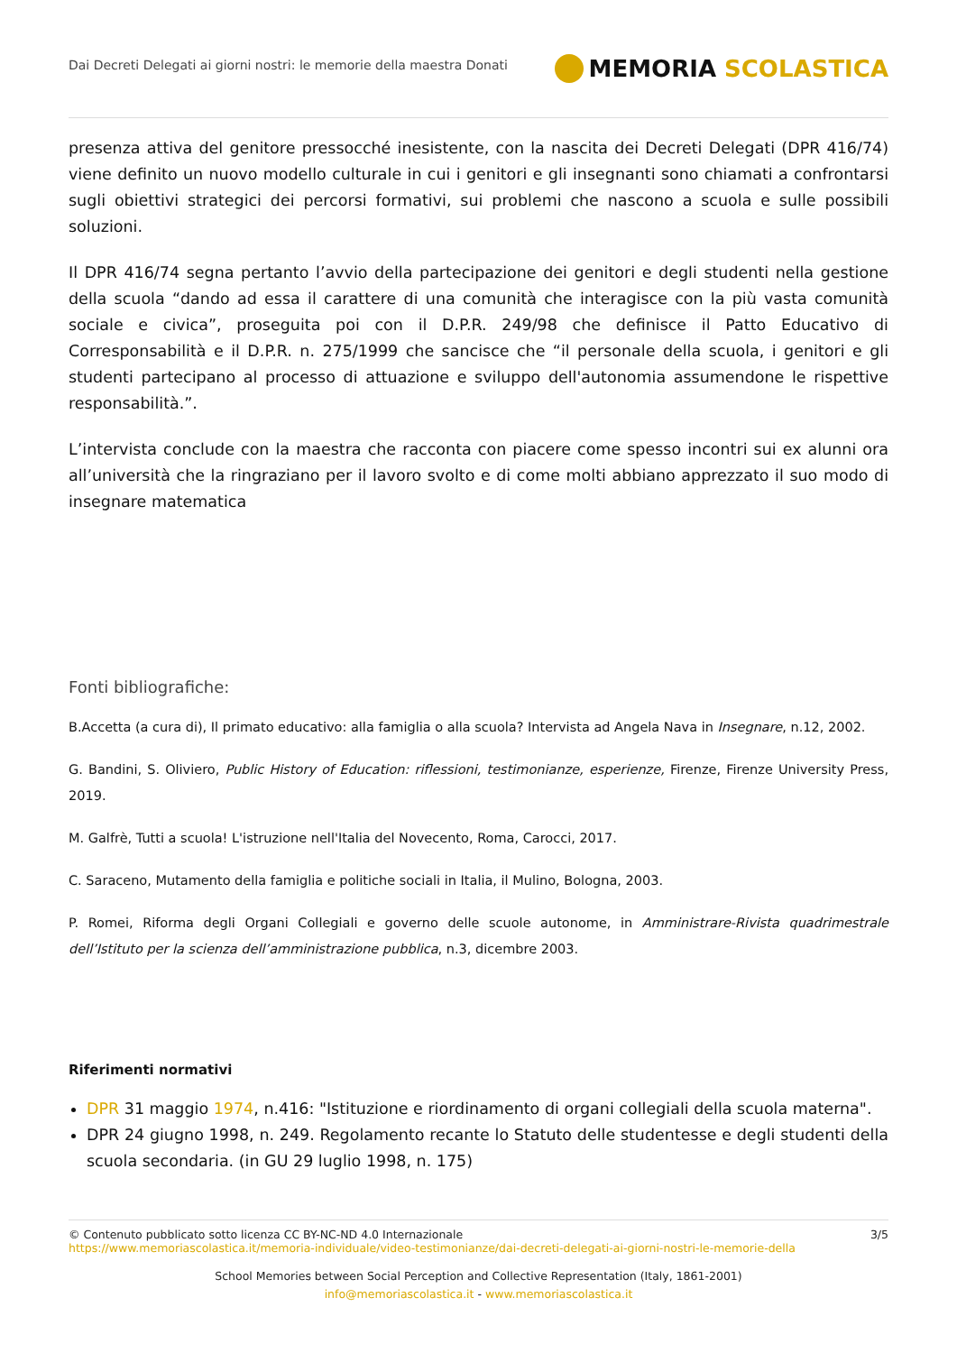Dai Decreti Delegati ai giorni nostri: le memorie della maestra Donati
MEMORIA SCOLASTICA
presenza attiva del genitore pressocché inesistente, con la nascita dei Decreti Delegati (DPR 416/74) viene definito un nuovo modello culturale in cui i genitori e gli insegnanti sono chiamati a confrontarsi sugli obiettivi strategici dei percorsi formativi, sui problemi che nascono a scuola e sulle possibili soluzioni.
Il DPR 416/74 segna pertanto l’avvio della partecipazione dei genitori e degli studenti nella gestione della scuola “dando ad essa il carattere di una comunità che interagisce con la più vasta comunità sociale e civica”, proseguita poi con il D.P.R. 249/98 che definisce il Patto Educativo di Corresponsabilità e il D.P.R. n. 275/1999 che sancisce che “il personale della scuola, i genitori e gli studenti partecipano al processo di attuazione e sviluppo dell'autonomia assumendone le rispettive responsabilità.”.
L’intervista conclude con la maestra che racconta con piacere come spesso incontri sui ex alunni ora all’università che la ringraziano per il lavoro svolto e di come molti abbiano apprezzato il suo modo di insegnare matematica
Fonti bibliografiche:
B.Accetta (a cura di), Il primato educativo: alla famiglia o alla scuola? Intervista ad Angela Nava in Insegnare, n.12, 2002.
G. Bandini, S. Oliviero, Public History of Education: riflessioni, testimonianze, esperienze, Firenze, Firenze University Press, 2019.
M. Galfrè, Tutti a scuola! L'istruzione nell'Italia del Novecento, Roma, Carocci, 2017.
C. Saraceno, Mutamento della famiglia e politiche sociali in Italia, il Mulino, Bologna, 2003.
P. Romei, Riforma degli Organi Collegiali e governo delle scuole autonome, in Amministrare-Rivista quadrimestrale dell’Istituto per la scienza dell’amministrazione pubblica, n.3, dicembre 2003.
Riferimenti normativi
DPR 31 maggio 1974, n.416: "Istituzione e riordinamento di organi collegiali della scuola materna".
DPR 24 giugno 1998, n. 249. Regolamento recante lo Statuto delle studentesse e degli studenti della scuola secondaria. (in GU 29 luglio 1998, n. 175)
© Contenuto pubblicato sotto licenza CC BY-NC-ND 4.0 Internazionale
https://www.memoriascolastica.it/memoria-individuale/video-testimonianze/dai-decreti-delegati-ai-giorni-nostri-le-memorie-della
3/5
School Memories between Social Perception and Collective Representation (Italy, 1861-2001)
info@memoriascolastica.it - www.memoriascolastica.it